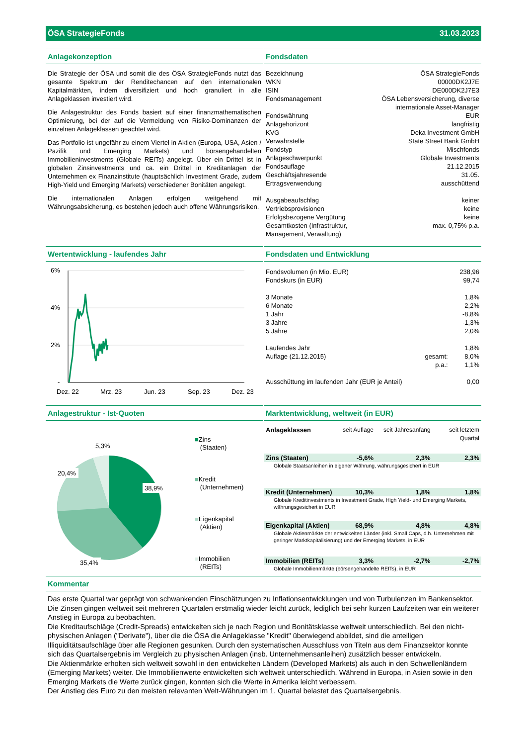ÖSA StrategieFonds 31.03.2023
Anlagekonzeption
Die Strategie der ÖSA und somit die des ÖSA StrategieFonds nutzt das gesamte Spektrum der Renditechancen auf den internationalen Kapitalmärkten, indem diversifiziert und hoch granuliert in alle Anlageklassen investiert wird.
Die Anlagestruktur des Fonds basiert auf einer finanzmathematischen Optimierung, bei der auf die Vermeidung von Risiko-Dominanzen der einzelnen Anlageklassen geachtet wird.
Das Portfolio ist ungefähr zu einem Viertel in Aktien (Europa, USA, Asien / Pazifik und Emerging Markets) und börsengehandelten Immobilieninvestments (Globale REITs) angelegt. Über ein Drittel ist in globalen Zinsinvestments und ca. ein Drittel in Kreditanlagen der Unternehmen ex Finanzinstitute (hauptsächlich Investment Grade, zudem High-Yield und Emerging Markets) verschiedener Bonitäten angelegt.
Die internationalen Anlagen erfolgen weitgehend mit Währungsabsicherung, es bestehen jedoch auch offene Währungsrisiken.
Fondsdaten
| Bezeichnung | ÖSA StrategieFonds |
| WKN | 00000DK2J7E |
| ISIN | DE000DK2J7E3 |
| Fondsmanagement | ÖSA Lebensversicherung, diverse internationale Asset-Manager |
| Fondswährung | EUR |
| Anlagehorizont | langfristig |
| KVG | Deka Investment GmbH |
| Verwahrstelle | State Street Bank GmbH |
| Fondstyp | Mischfonds |
| Anlageschwerpunkt | Globale Investments |
| Fondsauflage | 21.12.2015 |
| Geschäftsjahresende | 31.05. |
| Ertragsverwendung | ausschüttend |
| Ausgabeaufschlag | keiner |
| Vertriebsprovisionen | keine |
| Erfolgsbezogene Vergütung | keine |
| Gesamtkosten (Infrastruktur, Management, Verwaltung) | max. 0,75% p.a. |
Wertentwicklung - laufendes Jahr
6%
4%
2%
-
Dez. 22
Mrz. 23
Jun. 23
Sep. 23
Dez. 23
Fondsdaten und Entwicklung
| Fondsvolumen (in Mio. EUR) | | 238,96 |
| Fondskurs (in EUR) | | 99,74 |
| 3 Monate | | 1,8% |
| 6 Monate | | 2,2% |
| 1 Jahr | | -8,8% |
| 3 Jahre | | -1,3% |
| 5 Jahre | | 2,0% |
| Laufendes Jahr | | 1,8% |
| Auflage (21.12.2015) | gesamt: | 8,0% |
| | p.a.: | 1,1% |
| Ausschüttung im laufenden Jahr (EUR je Anteil) | | 0,00 |
Anlagestruktur - Ist-Quoten
38,9%
35,4%
20,4%
5,3%
■Zins
(Staaten)
■Kredit
(Unternehmen)
■Eigenkapital
(Aktien)
■Immobilien
(REITs)
Marktentwicklung, weltweit (in EUR)
| Anlageklassen | seit Auflage | seit Jahresanfang | seit letztem Quartal |
| Zins (Staaten) | -5,6% | 2,3% | 2,3% |
| Globale Staatsanleihen in eigener Währung, währungsgesichert in EUR | | | |
| Kredit (Unternehmen) | 10,3% | 1,8% | 1,8% |
| Globale Kreditinvestments in Investment Grade, High Yield- und Emerging Markets, währungsgesichert in EUR | | | |
| Eigenkapital (Aktien) | 68,9% | 4,8% | 4,8% |
| Globale Aktienmärkte der entwickelten Länder (inkl. Small Caps, d.h. Unternehmen mit geringer Marktkapitalisierung) und der Emerging Markets, in EUR | | | |
| Immobilien (REITs) | 3,3% | -2,7% | -2,7% |
| Globale Immobilienmärkte (börsengehandelte REITs), in EUR | | | |
Kommentar
Das erste Quartal war geprägt von schwankenden Einschätzungen zu Inflationsentwicklungen und von Turbulenzen im Bankensektor. Die Zinsen gingen weltweit seit mehreren Quartalen erstmalig wieder leicht zurück, lediglich bei sehr kurzen Laufzeiten war ein weiterer Anstieg in Europa zu beobachten.
Die Kreditaufschläge (Credit-Spreads) entwickelten sich je nach Region und Bonitätsklasse weltweit unterschiedlich. Bei den nicht-physischen Anlagen ("Derivate"), über die die ÖSA die Anlageklasse "Kredit" überwiegend abbildet, sind die anteiligen Illiquiditätsaufschläge über alle Regionen gesunken. Durch den systematischen Ausschluss von Titeln aus dem Finanzsektor konnte sich das Quartalsergebnis im Vergleich zu physischen Anlagen (insb. Unternehmensanleihen) zusätzlich besser entwickeln.
Die Aktienmärkte erholten sich weltweit sowohl in den entwickelten Ländern (Developed Markets) als auch in den Schwellenländern (Emerging Markets) weiter. Die Immobilienwerte entwickelten sich weltweit unterschiedlich. Während in Europa, in Asien sowie in den Emerging Markets die Werte zurück gingen, konnten sich die Werte in Amerika leicht verbessern.
Der Anstieg des Euro zu den meisten relevanten Welt-Währungen im 1. Quartal belastet das Quartalsergebnis.